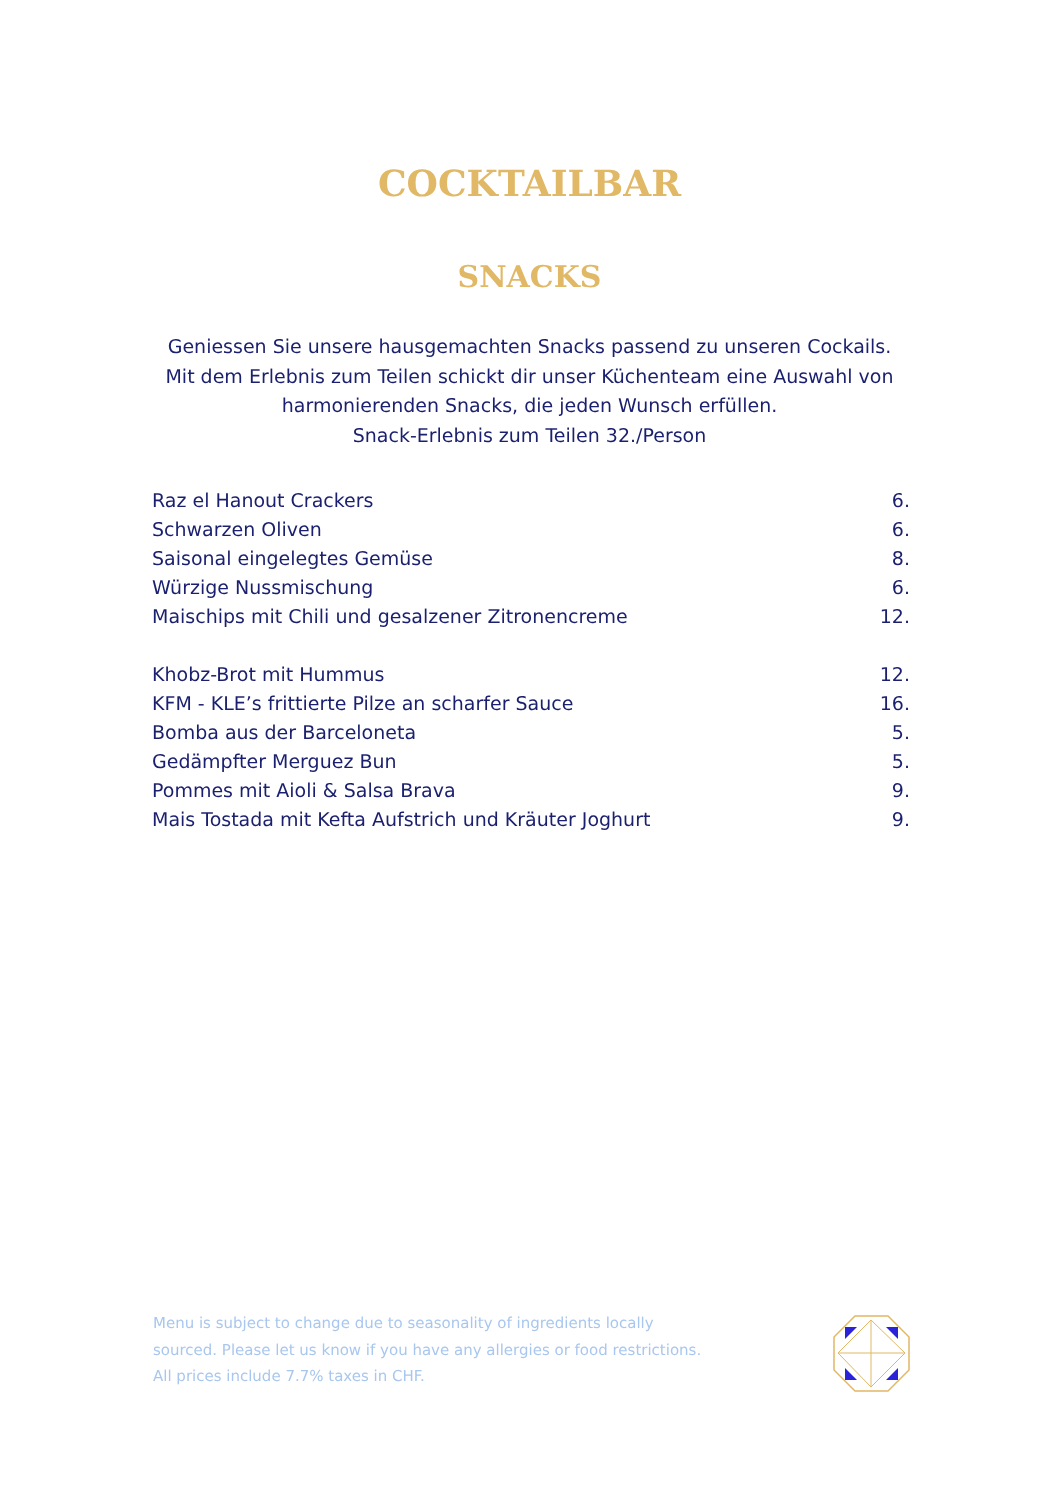COCKTAILBAR
SNACKS
Geniessen Sie unsere hausgemachten Snacks passend zu unseren Cockails.
Mit dem Erlebnis zum Teilen schickt dir unser Küchenteam eine Auswahl von
harmonierenden Snacks, die jeden Wunsch erfüllen.
Snack-Erlebnis zum Teilen 32./Person
| Raz el Hanout Crackers | 6. |
| Schwarzen Oliven | 6. |
| Saisonal eingelegtes Gemüse | 8. |
| Würzige Nussmischung | 6. |
| Maischips mit Chili und gesalzener Zitronencreme | 12. |
| Khobz-Brot mit Hummus | 12. |
| KFM - KLE’s frittierte Pilze an scharfer Sauce | 16. |
| Bomba aus der Barceloneta | 5. |
| Gedämpfter Merguez Bun | 5. |
| Pommes mit Aioli & Salsa Brava | 9. |
| Mais Tostada mit Kefta Aufstrich und Kräuter Joghurt | 9. |
Menu is subject to change due to seasonality of ingredients locally
sourced. Please let us know if you have any allergies or food restrictions.
All prices include 7.7% taxes in CHF.